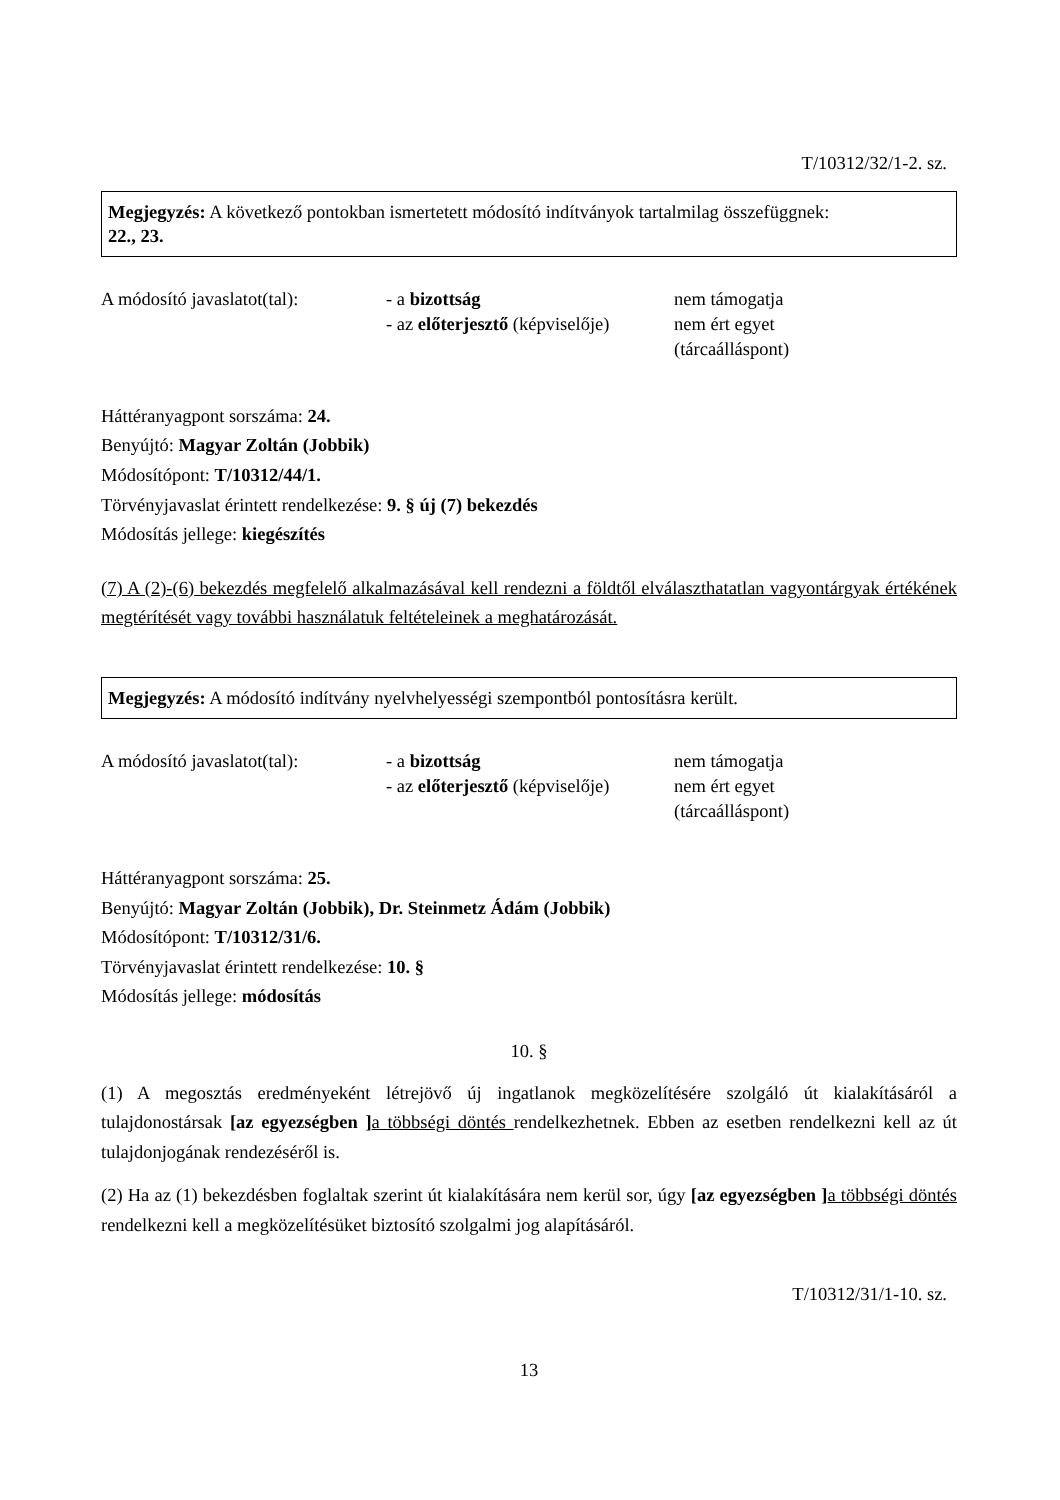T/10312/32/1-2. sz.
Megjegyzés: A következő pontokban ismertetett módosító indítványok tartalmilag összefüggnek:
22., 23.
A módosító javaslatot(tal):
- a bizottság
- az előterjesztő (képviselője)
nem támogatja
nem ért egyet
(tárcaálláspont)
Háttéranyagpont sorszáma: 24.
Benyújtó: Magyar Zoltán (Jobbik)
Módosítópont: T/10312/44/1.
Törvényjavaslat érintett rendelkezése: 9. § új (7) bekezdés
Módosítás jellege: kiegészítés
(7) A (2)-(6) bekezdés megfelelő alkalmazásával kell rendezni a földtől elválaszthatatlan vagyontárgyak értékének megtérítését vagy további használatuk feltételeinek a meghatározását.
Megjegyzés: A módosító indítvány nyelvhelyességi szempontból pontosításra került.
A módosító javaslatot(tal):
- a bizottság
- az előterjesztő (képviselője)
nem támogatja
nem ért egyet
(tárcaálláspont)
Háttéranyagpont sorszáma: 25.
Benyújtó: Magyar Zoltán (Jobbik), Dr. Steinmetz Ádám (Jobbik)
Módosítópont: T/10312/31/6.
Törvényjavaslat érintett rendelkezése: 10. §
Módosítás jellege: módosítás
10. §
(1) A megosztás eredményeként létrejövő új ingatlanok megközelítésére szolgáló út kialakításáról a tulajdonostársak [az egyezségben ] a többségi döntés rendelkezhetnek. Ebben az esetben rendelkezni kell az út tulajdonjogának rendezéséről is.
(2) Ha az (1) bekezdésben foglaltak szerint út kialakítására nem kerül sor, úgy [az egyezségben ] a többségi döntés rendelkezni kell a megközelítésüket biztosító szolgalmi jog alapításáról.
T/10312/31/1-10. sz.
13